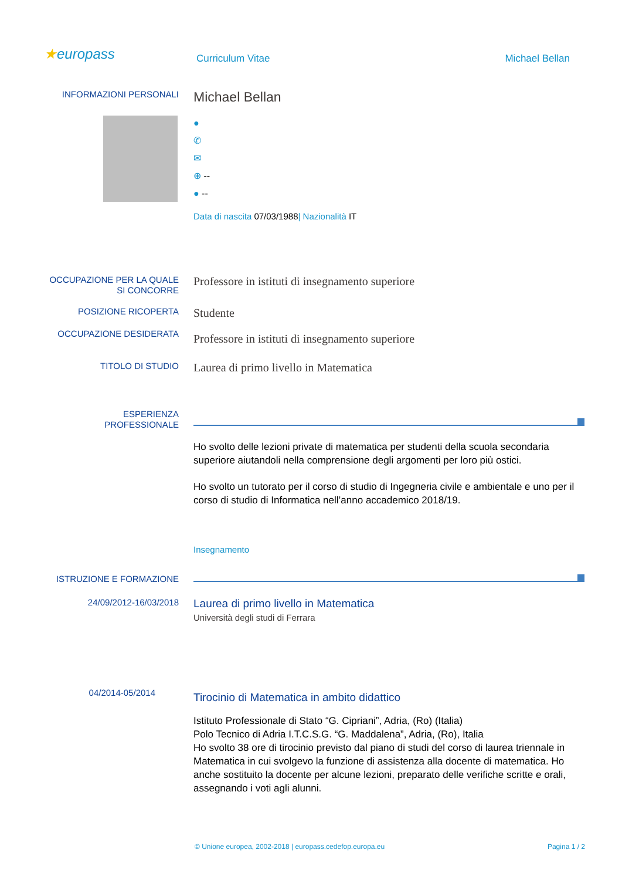★europass
Curriculum Vitae Michael Bellan
INFORMAZIONI PERSONALI
Michael Bellan
●
✆
✉
⊕ --
● --
Data di nascita 07/03/1988| Nazionalità IT
OCCUPAZIONE PER LA QUALE
SI CONCORRE
Professore in istituti di insegnamento superiore
POSIZIONE RICOPERTA
Studente
OCCUPAZIONE DESIDERATA
Professore in istituti di insegnamento superiore
TITOLO DI STUDIO
Laurea di primo livello in Matematica
ESPERIENZA
PROFESSIONALE
Ho svolto delle lezioni private di matematica per studenti della scuola secondaria superiore aiutandoli nella comprensione degli argomenti per loro più ostici.
Ho svolto un tutorato per il corso di studio di Ingegneria civile e ambientale e uno per il corso di studio di Informatica nell’anno accademico 2018/19.
Insegnamento
ISTRUZIONE E FORMAZIONE
24/09/2012-16/03/2018
Laurea di primo livello in Matematica
Università degli studi di Ferrara
04/2014-05/2014
Tirocinio di Matematica in ambito didattico
Istituto Professionale di Stato “G. Cipriani”, Adria, (Ro) (Italia)
Polo Tecnico di Adria I.T.C.S.G. “G. Maddalena”, Adria, (Ro), Italia
Ho svolto 38 ore di tirocinio previsto dal piano di studi del corso di laurea triennale in Matematica in cui svolgevo la funzione di assistenza alla docente di matematica. Ho anche sostituito la docente per alcune lezioni, preparato delle verifiche scritte e orali, assegnando i voti agli alunni.
© Unione europea, 2002-2018 | europass.cedefop.europa.eu
Pagina 1 / 2